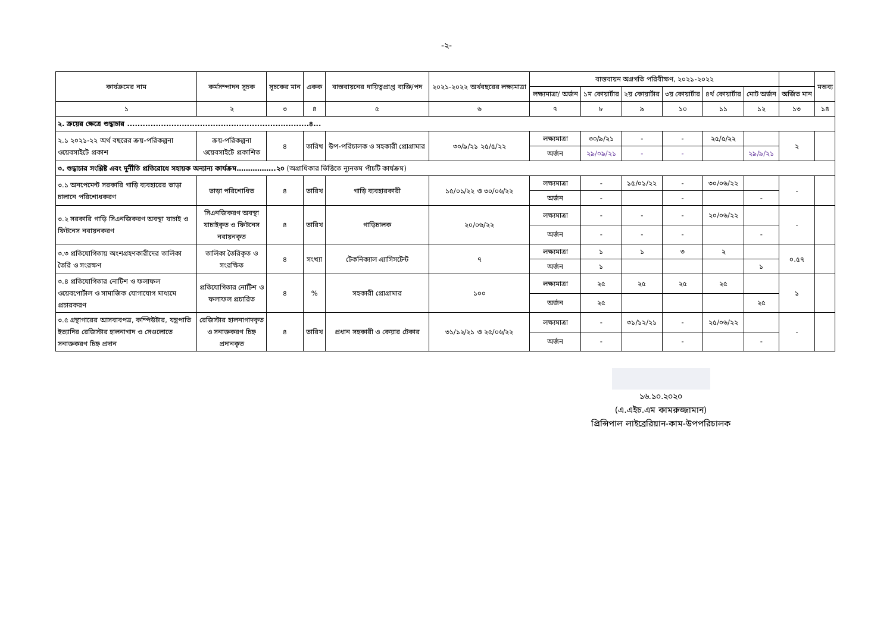-২-
| কার্যক্রমের নাম | কর্মসম্পাদন সূচক | সূচকের মান | একক | বাস্তবায়নের দায়িত্বপ্রাপ্ত ব্যক্তি/পদ | ২০২১-২০২২ অর্থবছরের লক্ষ্যমাত্রা | বাস্তবায়ন অগ্রগতি পরিবীক্ষণ, ২০২১-২০২২ | | | | | | | মন্তব্য |
| --- | --- | --- | --- | --- | --- | --- | --- | --- | --- | --- | --- | --- | --- |
| | | | | | | লক্ষ্যমাত্রা/ অর্জন | ১ম কোয়ার্টার | ২য় কোয়ার্টার | ৩য় কোয়ার্টার | ৪র্থ কোয়ার্টার | মোট অর্জন | অর্জিত মান | |
| ১ | ২ | ৩ | ৪ | ৫ | ৬ | ৭ | ৮ | ৯ | ১০ | ১১ | ১২ | ১৩ | ১৪ |
| ২. ক্রয়ের ক্ষেত্রে শুদ্ধাচার ......................................................................৪... | | | | | | | | | | | | | |
| ২.১ ২০২১-২২ অর্থ বছরের ক্রয়-পরিকল্পনা ওয়েবসাইটে প্রকাশ | ক্রয়-পরিকল্পনা ওয়েবসাইটে প্রকাশিত | ৪ | তারিখ | উপ-পরিচালক ও সহকারী প্রোগ্রামার | ৩০/৯/২১ ২৫/৫/২২ | লক্ষ্যমাত্রা | ৩০/৯/২১ | - | - | ২৫/৫/২২ | | ২ | |
| | | | | | | অর্জন | ২৯/০৯/২১ | - | - | | ২৯/৯/২১ | | |
| ৩. শুদ্ধাচার সংশ্লিষ্ট এবং দুর্নীতি প্রতিরোধে সহায়ক অন্যান্য কার্যক্রম……………..২০ (অগ্রাধিকার ভিত্তিতে ন্যূনতম পাঁচটি কার্যক্রম) | | | | | | | | | | | | | |
| ৩.১ অনপেমেন্ট সরকারি গাড়ি ব্যবহারের ভাড়া চালানে পরিশোধকরণ | ভাড়া পরিশোধিত | ৪ | তারিখ | গাড়ি ব্যবহারকারী | ১৫/০১/২২ ও ৩০/০৬/২২ | লক্ষ্যমাত্রা | - | ১৫/০১/২২ | - | ৩০/০৬/২২ | | - | |
| | | | | | | অর্জন | - | | - | | - | | |
| ৩.২ সরকারি গাড়ি সিএনজিকরণ অবস্থা যাচাই ও ফিটনেস নবায়নকরণ | সিএনজিকরণ অবস্থা যাচাইকৃত ও ফিটনেস নবায়নকৃত | ৪ | তারিখ | গাড়িচালক | ২০/০৬/২২ | লক্ষ্যমাত্রা | - | - | - | ২০/০৬/২২ | | - | |
| | | | | | | অর্জন | - | - | - | | - | | |
| ৩.৩ প্রতিযোগিতায় অংশগ্রহণকারীদের তালিকা তৈরি ও সংরক্ষণ | তালিকা তৈরিকৃত ও সংরক্ষিত | ৪ | সংখ্যা | টেকনিক্যাল এ্যাসিসটেন্ট | ৭ | লক্ষ্যমাত্রা | ১ | ১ | ৩ | ২ | | ০.৫৭ | |
| | | | | | | অর্জন | ১ | | | | ১ | | |
| ৩.৪ প্রতিযোগিতার নোটিশ ও ফলাফল ওয়েবপোর্টাল ও সামাজিক যোগাযোগ মাধ্যমে প্রচারকরণ | প্রতিযোগিতার নোটিশ ও ফলাফল প্রচারিত | ৪ | % | সহকারী প্রোগ্রামার | ১০০ | লক্ষ্যমাত্রা | ২৫ | ২৫ | ২৫ | ২৫ | | ১ | |
| | | | | | | অর্জন | ২৫ | | | | ২৫ | | |
| ৩.৫ গ্রন্থাগারের আসবাবপত্র, কম্পিউটার, যন্ত্রপাতি ইত্যাদির রেজিস্টার হালনাগাদ ও সেগুলোতে সনাক্তকরণ চিহ্ন প্রদান | রেজিস্টার হালনাগাদকৃত ও সনাক্তকরণ চিহ্ন প্রদানকৃত | ৪ | তারিখ | প্রধান সহকারী ও কেয়ার টেকার | ৩১/১২/২১ ও ২৫/০৬/২২ | লক্ষ্যমাত্রা | - | ৩১/১২/২১ | - | ২৫/০৬/২২ | | - | |
| | | | | | | অর্জন | - | | - | | - | | |
১৬.১০.২০২০
(এ.এইচ.এম কামরুজ্জামান)
প্রিন্সিপাল লাইব্রেরিয়ান-কাম-উপপরিচালক